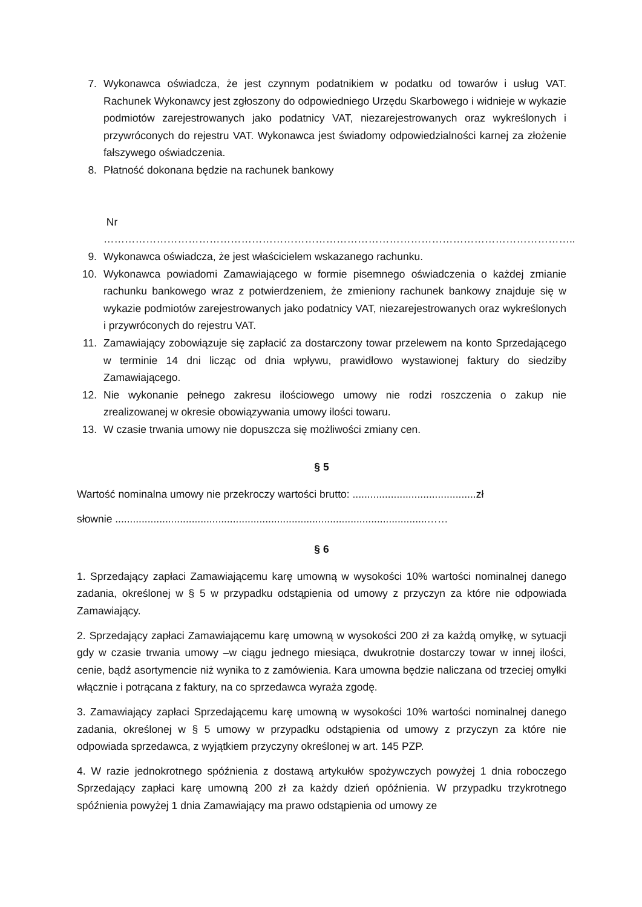7. Wykonawca oświadcza, że jest czynnym podatnikiem w podatku od towarów i usług VAT. Rachunek Wykonawcy jest zgłoszony do odpowiedniego Urzędu Skarbowego i widnieje w wykazie podmiotów zarejestrowanych jako podatnicy VAT, niezarejestrowanych oraz wykreślonych i przywróconych do rejestru VAT. Wykonawca jest świadomy odpowiedzialności karnej za złożenie fałszywego oświadczenia.
8. Płatność dokonana będzie na rachunek bankowy
Nr
……………………………………………………………………………………………………………………..
9. Wykonawca oświadcza, że jest właścicielem wskazanego rachunku.
10. Wykonawca powiadomi Zamawiającego w formie pisemnego oświadczenia o każdej zmianie rachunku bankowego wraz z potwierdzeniem, że zmieniony rachunek bankowy znajduje się w wykazie podmiotów zarejestrowanych jako podatnicy VAT, niezarejestrowanych oraz wykreślonych i przywróconych do rejestru VAT.
11. Zamawiający zobowiązuje się zapłacić za dostarczony towar przelewem na konto Sprzedającego w terminie 14 dni licząc od dnia wpływu, prawidłowo wystawionej faktury do siedziby Zamawiającego.
12. Nie wykonanie pełnego zakresu ilościowego umowy nie rodzi roszczenia o zakup nie zrealizowanej w okresie obowiązywania umowy ilości towaru.
13. W czasie trwania umowy nie dopuszcza się możliwości zmiany cen.
§ 5
Wartość nominalna umowy nie przekroczy wartości brutto: ..........................................zł
słownie ..........................................................................................................……
§ 6
1. Sprzedający zapłaci Zamawiającemu karę umowną w wysokości 10% wartości nominalnej danego zadania, określonej w § 5 w przypadku odstąpienia od umowy z przyczyn za które nie odpowiada Zamawiający.
2. Sprzedający zapłaci Zamawiającemu karę umowną w wysokości 200 zł za każdą omyłkę, w sytuacji gdy w czasie trwania umowy –w ciągu jednego miesiąca, dwukrotnie dostarczy towar w innej ilości, cenie, bądź asortymencie niż wynika to z zamówienia. Kara umowna będzie naliczana od trzeciej omyłki włącznie i potrącana z faktury, na co sprzedawca wyraża zgodę.
3. Zamawiający zapłaci Sprzedającemu karę umowną w wysokości 10% wartości nominalnej danego zadania, określonej w § 5 umowy w przypadku odstąpienia od umowy z przyczyn za które nie odpowiada sprzedawca, z wyjątkiem przyczyny określonej w art. 145 PZP.
4. W razie jednokrotnego spóźnienia z dostawą artykułów spożywczych powyżej 1 dnia roboczego Sprzedający zapłaci karę umowną 200 zł za każdy dzień opóźnienia. W przypadku trzykrotnego spóźnienia powyżej 1 dnia Zamawiający ma prawo odstąpienia od umowy ze